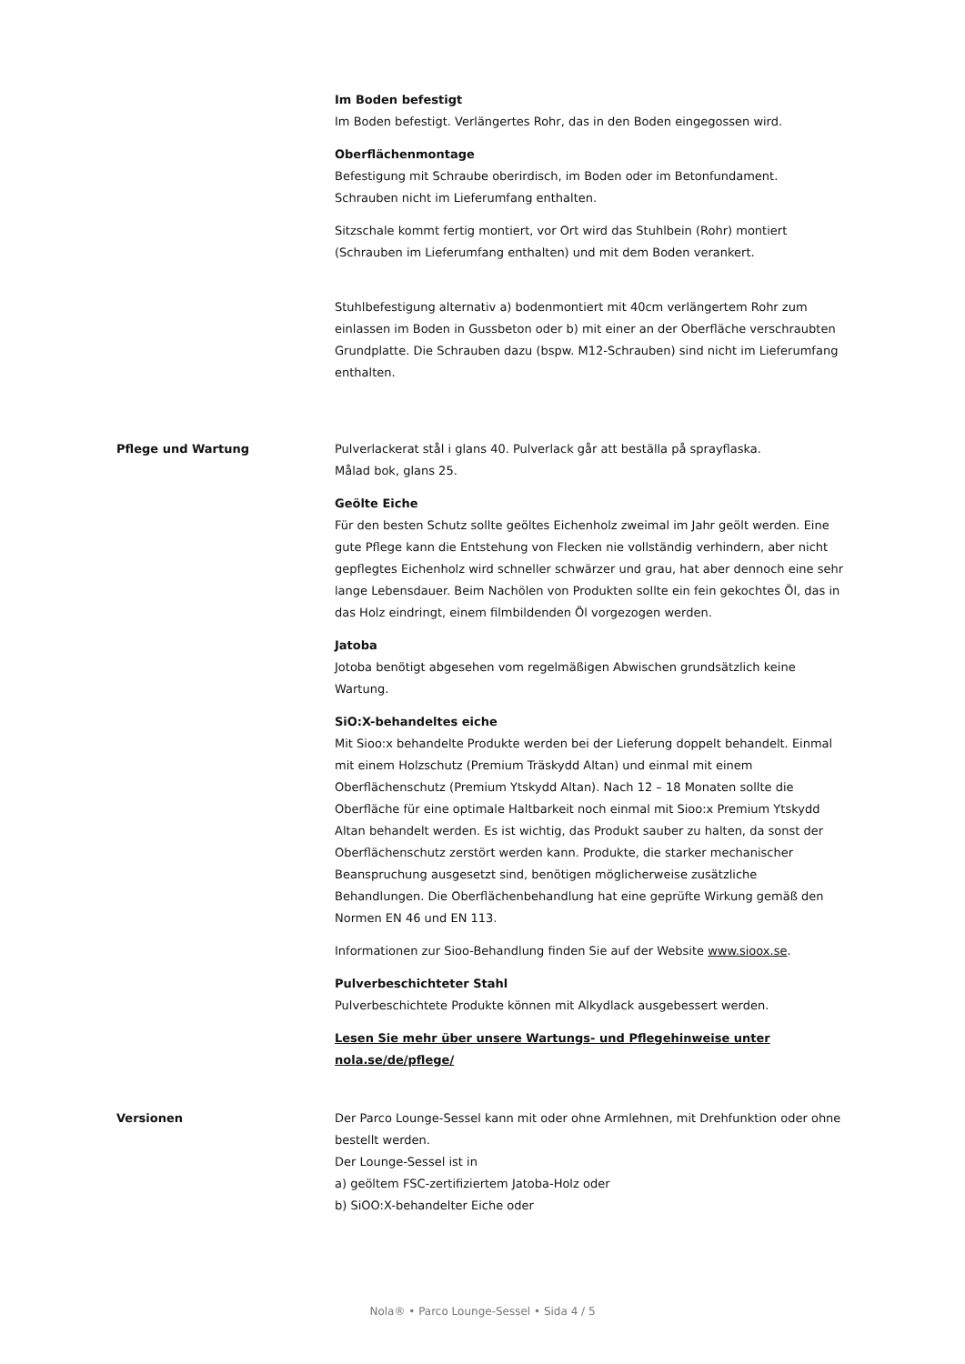Im Boden befestigt
Im Boden befestigt. Verlängertes Rohr, das in den Boden eingegossen wird.
Oberflächenmontage
Befestigung mit Schraube oberirdisch, im Boden oder im Betonfundament. Schrauben nicht im Lieferumfang enthalten.
Sitzschale kommt fertig montiert, vor Ort wird das Stuhlbein (Rohr) montiert (Schrauben im Lieferumfang enthalten) und mit dem Boden verankert.
Stuhlbefestigung alternativ a) bodenmontiert mit 40cm verlängertem Rohr zum einlassen im Boden in Gussbeton oder b) mit einer an der Oberfläche verschraubten Grundplatte. Die Schrauben dazu (bspw. M12-Schrauben) sind nicht im Lieferumfang enthalten.
Pflege und Wartung Pulverlackerat stål i glans 40. Pulverlack går att beställa på sprayflaska.
Målad bok, glans 25.
Geölte Eiche
Für den besten Schutz sollte geöltes Eichenholz zweimal im Jahr geölt werden. Eine gute Pflege kann die Entstehung von Flecken nie vollständig verhindern, aber nicht gepflegtes Eichenholz wird schneller schwärzer und grau, hat aber dennoch eine sehr lange Lebensdauer. Beim Nachölen von Produkten sollte ein fein gekochtes Öl, das in das Holz eindringt, einem filmbildenden Öl vorgezogen werden.
Jatoba
Jotoba benötigt abgesehen vom regelmäßigen Abwischen grundsätzlich keine Wartung.
SiO:X-behandeltes eiche
Mit Sioo:x behandelte Produkte werden bei der Lieferung doppelt behandelt. Einmal mit einem Holzschutz (Premium Träskydd Altan) und einmal mit einem Oberflächenschutz (Premium Ytskydd Altan). Nach 12 – 18 Monaten sollte die Oberfläche für eine optimale Haltbarkeit noch einmal mit Sioo:x Premium Ytskydd Altan behandelt werden. Es ist wichtig, das Produkt sauber zu halten, da sonst der Oberflächenschutz zerstört werden kann. Produkte, die starker mechanischer Beanspruchung ausgesetzt sind, benötigen möglicherweise zusätzliche Behandlungen. Die Oberflächenbehandlung hat eine geprüfte Wirkung gemäß den Normen EN 46 und EN 113.
Informationen zur Sioo-Behandlung finden Sie auf der Website www.sioox.se.
Pulverbeschichteter Stahl
Pulverbeschichtete Produkte können mit Alkydlack ausgebessert werden.
Lesen Sie mehr über unsere Wartungs- und Pflegehinweise unter nola.se/de/pflege/
Versionen Der Parco Lounge-Sessel kann mit oder ohne Armlehnen, mit Drehfunktion oder ohne bestellt werden.
Der Lounge-Sessel ist in
a) geöltem FSC-zertifiziertem Jatoba-Holz oder
b) SiOO:X-behandelter Eiche oder
Nola® • Parco Lounge-Sessel • Sida 4 / 5